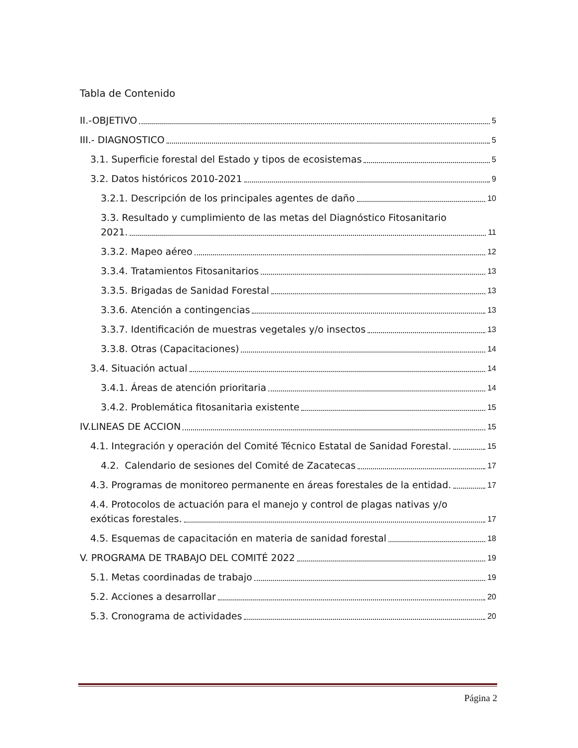Tabla de Contenido
II.-OBJETIVO 5
III.- DIAGNOSTICO 5
3.1. Superficie forestal del Estado y tipos de ecosistemas 5
3.2. Datos históricos 2010-2021 9
3.2.1. Descripción de los principales agentes de daño 10
3.3. Resultado y cumplimiento de las metas del Diagnóstico Fitosanitario
2021. 11
3.3.2. Mapeo aéreo 12
3.3.4. Tratamientos Fitosanitarios 13
3.3.5. Brigadas de Sanidad Forestal 13
3.3.6. Atención a contingencias 13
3.3.7. Identificación de muestras vegetales y/o insectos 13
3.3.8. Otras (Capacitaciones) 14
3.4. Situación actual 14
3.4.1. Áreas de atención prioritaria 14
3.4.2. Problemática fitosanitaria existente 15
IV.LINEAS DE ACCION 15
4.1. Integración y operación del Comité Técnico Estatal de Sanidad Forestal. 15
4.2. Calendario de sesiones del Comité de Zacatecas 17
4.3. Programas de monitoreo permanente en áreas forestales de la entidad. 17
4.4. Protocolos de actuación para el manejo y control de plagas nativas y/o
exóticas forestales. 17
4.5. Esquemas de capacitación en materia de sanidad forestal 18
V. PROGRAMA DE TRABAJO DEL COMITÉ 2022 19
5.1. Metas coordinadas de trabajo 19
5.2. Acciones a desarrollar 20
5.3. Cronograma de actividades 20
Página 2